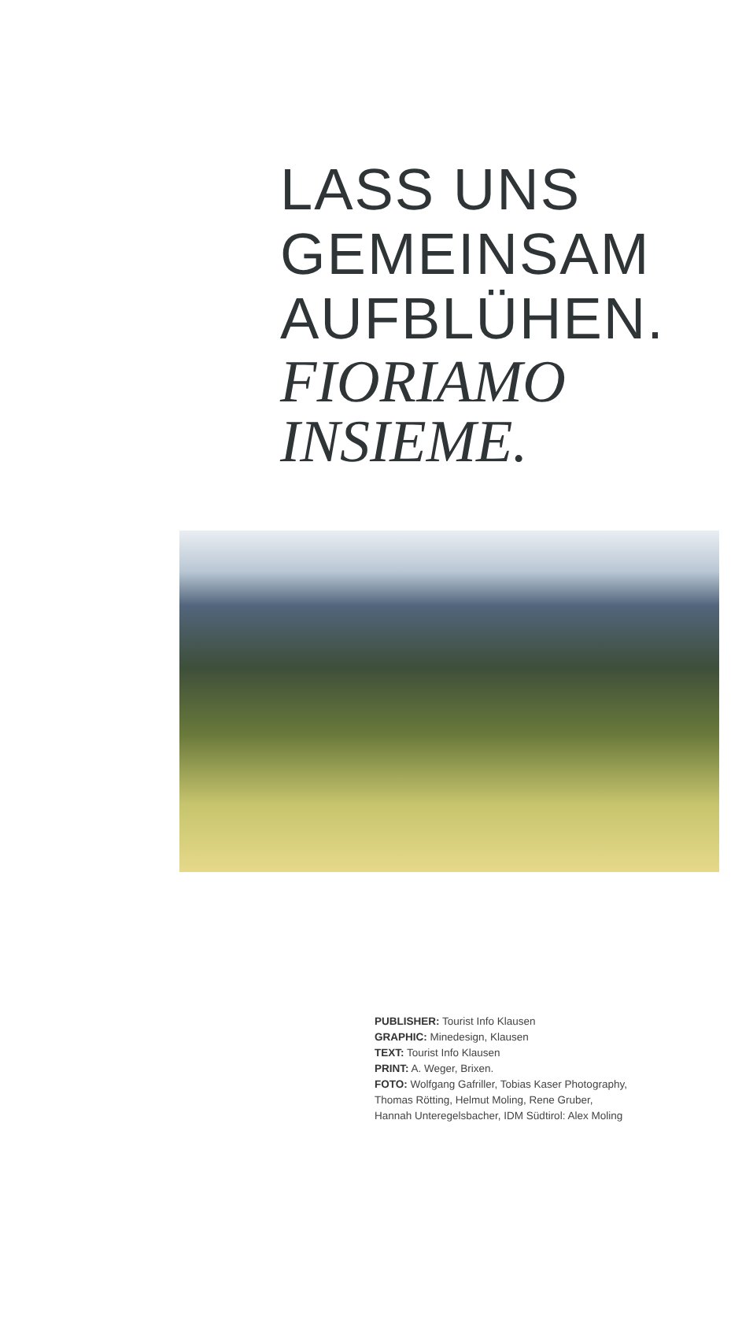LASS UNS
GEMEINSAM
AUFBLÜHEN.
FIORIAMO
INSIEME.
PUBLISHER: Tourist Info Klausen
GRAPHIC: Minedesign, Klausen
TEXT: Tourist Info Klausen
PRINT: A. Weger, Brixen.
FOTO: Wolfgang Gafriller, Tobias Kaser Photography,
Thomas Rötting, Helmut Moling, Rene Gruber,
Hannah Unteregelsbacher, IDM Südtirol: Alex Moling